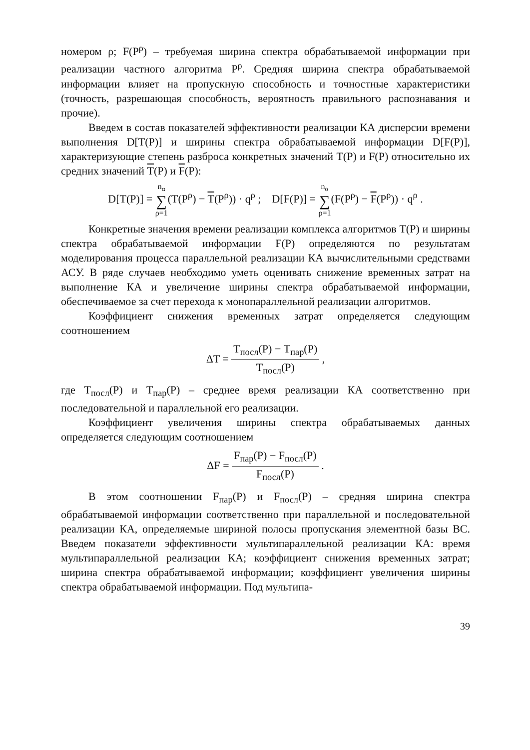номером ρ; F(P<sup>ρ</sup>) – требуемая ширина спектра обрабатываемой информации при реализации частного алгоритма P<sup>ρ</sup>. Средняя ширина спектра обрабатываемой информации влияет на пропускную способность и точностные характеристики (точность, разрешающая способность, вероятность правильного распознавания и прочие).
Введем в состав показателей эффективности реализации КА дисперсии времени выполнения D[T(P)] и ширины спектра обрабатываемой информации D[F(P)], характеризующие степень разброса конкретных значений T(P) и F(P) относительно их средних значений T(P) и F(P):
D[T(P)] = n<sub>α</sub> ∑ ρ=1(T(P<sup>ρ</sup>) − T(P<sup>ρ</sup>)) · q<sup>ρ</sup> ; D[F(P)] = n<sub>α</sub> ∑ ρ=1(F(P<sup>ρ</sup>) − F(P<sup>ρ</sup>)) · q<sup>ρ</sup> .
Конкретные значения времени реализации комплекса алгоритмов T(P) и ширины спектра обрабатываемой информации F(P) определяются по результатам моделирования процесса параллельной реализации КА вычислительными средствами АСУ. В ряде случаев необходимо уметь оценивать снижение временных затрат на выполнение КА и увеличение ширины спектра обрабатываемой информации, обеспечиваемое за счет перехода к монопараллельной реализации алгоритмов.
Коэффициент снижения временных затрат определяется следующим соотношением
ΔT = T<sub>посл</sub>(P) − T<sub>пар</sub>(P) T<sub>посл</sub>(P) ,
где T<sub>посл</sub>(P) и T<sub>пар</sub>(P) – среднее время реализации КА соответственно при последовательной и параллельной его реализации.
Коэффициент увеличения ширины спектра обрабатываемых данных определяется следующим соотношением
ΔF = F<sub>пар</sub>(P) − F<sub>посл</sub>(P) F<sub>посл</sub>(P) .
В этом соотношении F<sub>пар</sub>(P) и F<sub>посл</sub>(P) – средняя ширина спектра обрабатываемой информации соответственно при параллельной и последовательной реализации КА, определяемые шириной полосы пропускания элементной базы ВС. Введем показатели эффективности мультипараллельной реализации КА: время мультипараллельной реализации КА; коэффициент снижения временных затрат; ширина спектра обрабатываемой информации; коэффициент увеличения ширины спектра обрабатываемой информации. Под мультипа-
39